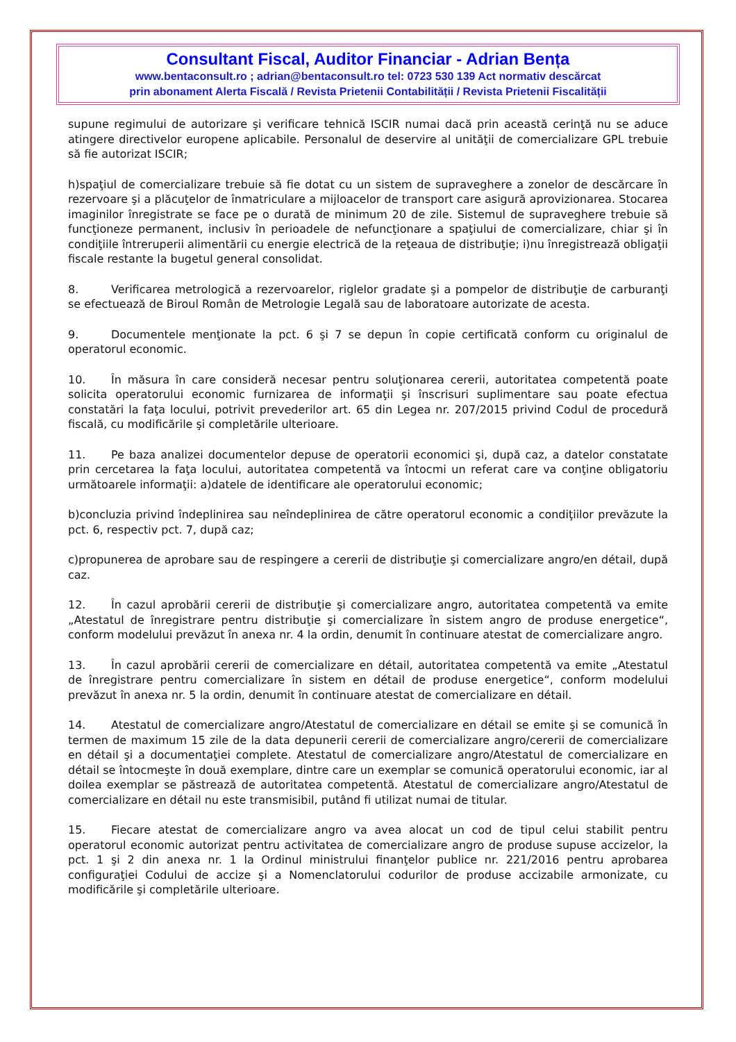Consultant Fiscal, Auditor Financiar - Adrian Bența
www.bentaconsult.ro ; adrian@bentaconsult.ro tel: 0723 530 139 Act normativ descărcat
prin abonament Alerta Fiscală / Revista Prietenii Contabilității / Revista Prietenii Fiscalității
supune regimului de autorizare şi verificare tehnică ISCIR numai dacă prin această cerinţă nu se aduce atingere directivelor europene aplicabile. Personalul de deservire al unităţii de comercializare GPL trebuie să fie autorizat ISCIR;
h)spaţiul de comercializare trebuie să fie dotat cu un sistem de supraveghere a zonelor de descărcare în rezervoare şi a plăcuţelor de înmatriculare a mijloacelor de transport care asigură aprovizionarea. Stocarea imaginilor înregistrate se face pe o durată de minimum 20 de zile. Sistemul de supraveghere trebuie să funcţioneze permanent, inclusiv în perioadele de nefuncţionare a spaţiului de comercializare, chiar şi în condiţiile întreruperii alimentării cu energie electrică de la reţeaua de distribuţie; i)nu înregistrează obligaţii fiscale restante la bugetul general consolidat.
8. Verificarea metrologică a rezervoarelor, riglelor gradate şi a pompelor de distribuţie de carburanţi se efectuează de Biroul Român de Metrologie Legală sau de laboratoare autorizate de acesta.
9. Documentele menţionate la pct. 6 şi 7 se depun în copie certificată conform cu originalul de operatorul economic.
10. În măsura în care consideră necesar pentru soluţionarea cererii, autoritatea competentă poate solicita operatorului economic furnizarea de informaţii şi înscrisuri suplimentare sau poate efectua constatări la faţa locului, potrivit prevederilor art. 65 din Legea nr. 207/2015 privind Codul de procedură fiscală, cu modificările şi completările ulterioare.
11. Pe baza analizei documentelor depuse de operatorii economici şi, după caz, a datelor constatate prin cercetarea la faţa locului, autoritatea competentă va întocmi un referat care va conţine obligatoriu următoarele informaţii: a)datele de identificare ale operatorului economic;
b)concluzia privind îndeplinirea sau neîndeplinirea de către operatorul economic a condiţiilor prevăzute la pct. 6, respectiv pct. 7, după caz;
c)propunerea de aprobare sau de respingere a cererii de distribuţie şi comercializare angro/en détail, după caz.
12. În cazul aprobării cererii de distribuţie şi comercializare angro, autoritatea competentă va emite „Atestatul de înregistrare pentru distribuţie şi comercializare în sistem angro de produse energetice“, conform modelului prevăzut în anexa nr. 4 la ordin, denumit în continuare atestat de comercializare angro.
13. În cazul aprobării cererii de comercializare en détail, autoritatea competentă va emite „Atestatul de înregistrare pentru comercializare în sistem en détail de produse energetice“, conform modelului prevăzut în anexa nr. 5 la ordin, denumit în continuare atestat de comercializare en détail.
14. Atestatul de comercializare angro/Atestatul de comercializare en détail se emite şi se comunică în termen de maximum 15 zile de la data depunerii cererii de comercializare angro/cererii de comercializare en détail şi a documentaţiei complete. Atestatul de comercializare angro/Atestatul de comercializare en détail se întocmeşte în două exemplare, dintre care un exemplar se comunică operatorului economic, iar al doilea exemplar se păstrează de autoritatea competentă. Atestatul de comercializare angro/Atestatul de comercializare en détail nu este transmisibil, putând fi utilizat numai de titular.
15. Fiecare atestat de comercializare angro va avea alocat un cod de tipul celui stabilit pentru operatorul economic autorizat pentru activitatea de comercializare angro de produse supuse accizelor, la pct. 1 şi 2 din anexa nr. 1 la Ordinul ministrului finanţelor publice nr. 221/2016 pentru aprobarea configuraţiei Codului de accize şi a Nomenclatorului codurilor de produse accizabile armonizate, cu modificările şi completările ulterioare.